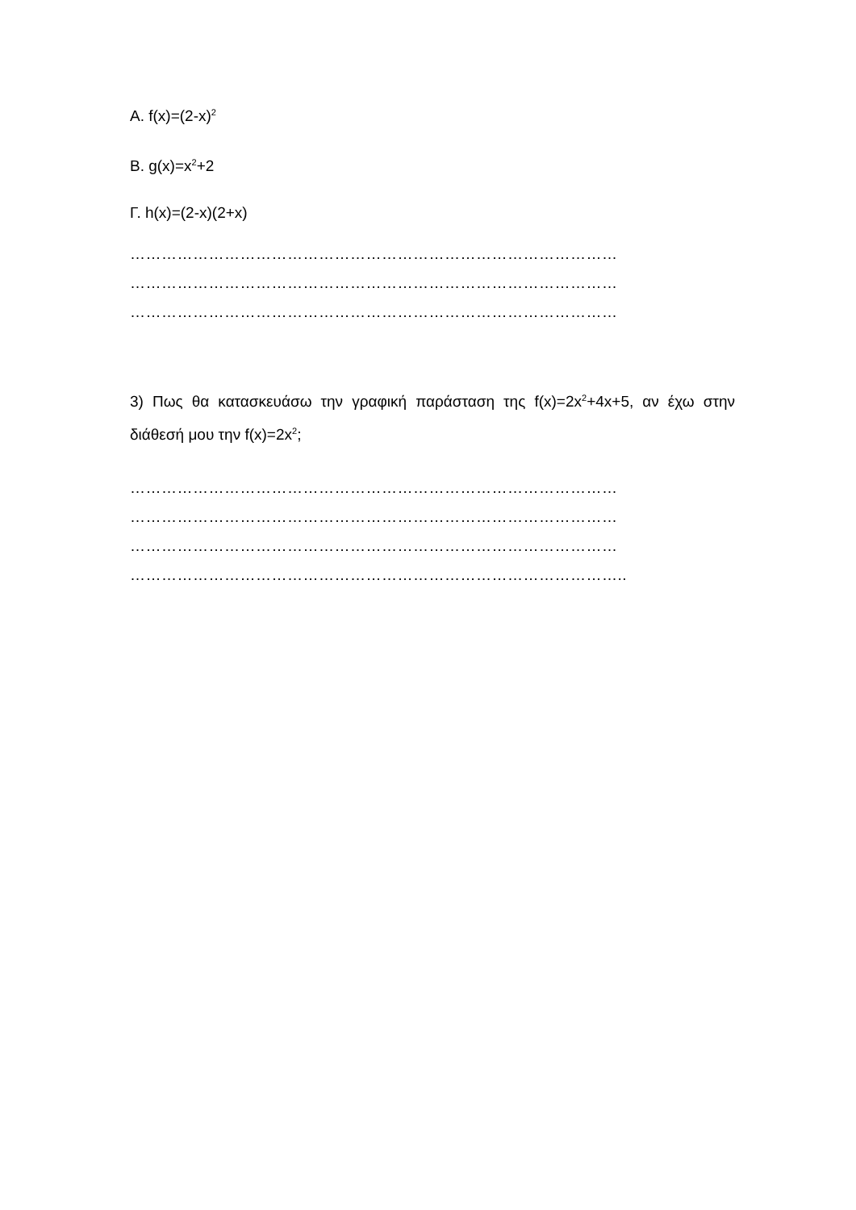Α. f(x)=(2-x)<sup>2</sup>
Β. g(x)=x<sup>2</sup>+2
Γ. h(x)=(2-x)(2+x)
…………………………………………………………………………………
…………………………………………………………………………………
…………………………………………………………………………………
3) Πως θα κατασκευάσω την γραφική παράσταση της f(x)=2x<sup>2</sup>+4x+5, αν έχω στην διάθεσή μου την f(x)=2x<sup>2</sup>;
…………………………………………………………………………………
…………………………………………………………………………………
…………………………………………………………………………………
…………………………………………………………………………………..